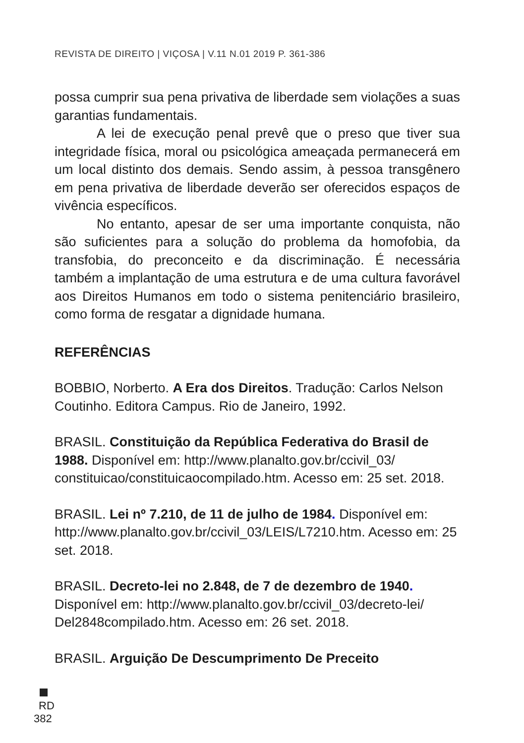REVISTA DE DIREITO | VIÇOSA | V.11 N.01 2019 P. 361-386
possa cumprir sua pena privativa de liberdade sem violações a suas garantias fundamentais.
A lei de execução penal prevê que o preso que tiver sua integridade física, moral ou psicológica ameaçada permanecerá em um local distinto dos demais. Sendo assim, à pessoa transgênero em pena privativa de liberdade deverão ser oferecidos espaços de vivência específicos.
No entanto, apesar de ser uma importante conquista, não são suficientes para a solução do problema da homofobia, da transfobia, do preconceito e da discriminação. É necessária também a implantação de uma estrutura e de uma cultura favorável aos Direitos Humanos em todo o sistema penitenciário brasileiro, como forma de resgatar a dignidade humana.
REFERÊNCIAS
BOBBIO, Norberto. A Era dos Direitos. Tradução: Carlos Nelson Coutinho. Editora Campus. Rio de Janeiro, 1992.
BRASIL. Constituição da República Federativa do Brasil de 1988. Disponível em: http://www.planalto.gov.br/ccivil_03/ constituicao/constituicaocompilado.htm. Acesso em: 25 set. 2018.
BRASIL. Lei nº 7.210, de 11 de julho de 1984. Disponível em: http://www.planalto.gov.br/ccivil_03/LEIS/L7210.htm. Acesso em: 25 set. 2018.
BRASIL. Decreto-lei no 2.848, de 7 de dezembro de 1940. Disponível em: http://www.planalto.gov.br/ccivil_03/decreto-lei/ Del2848compilado.htm. Acesso em: 26 set. 2018.
BRASIL. Arguição De Descumprimento De Preceito
RD
382